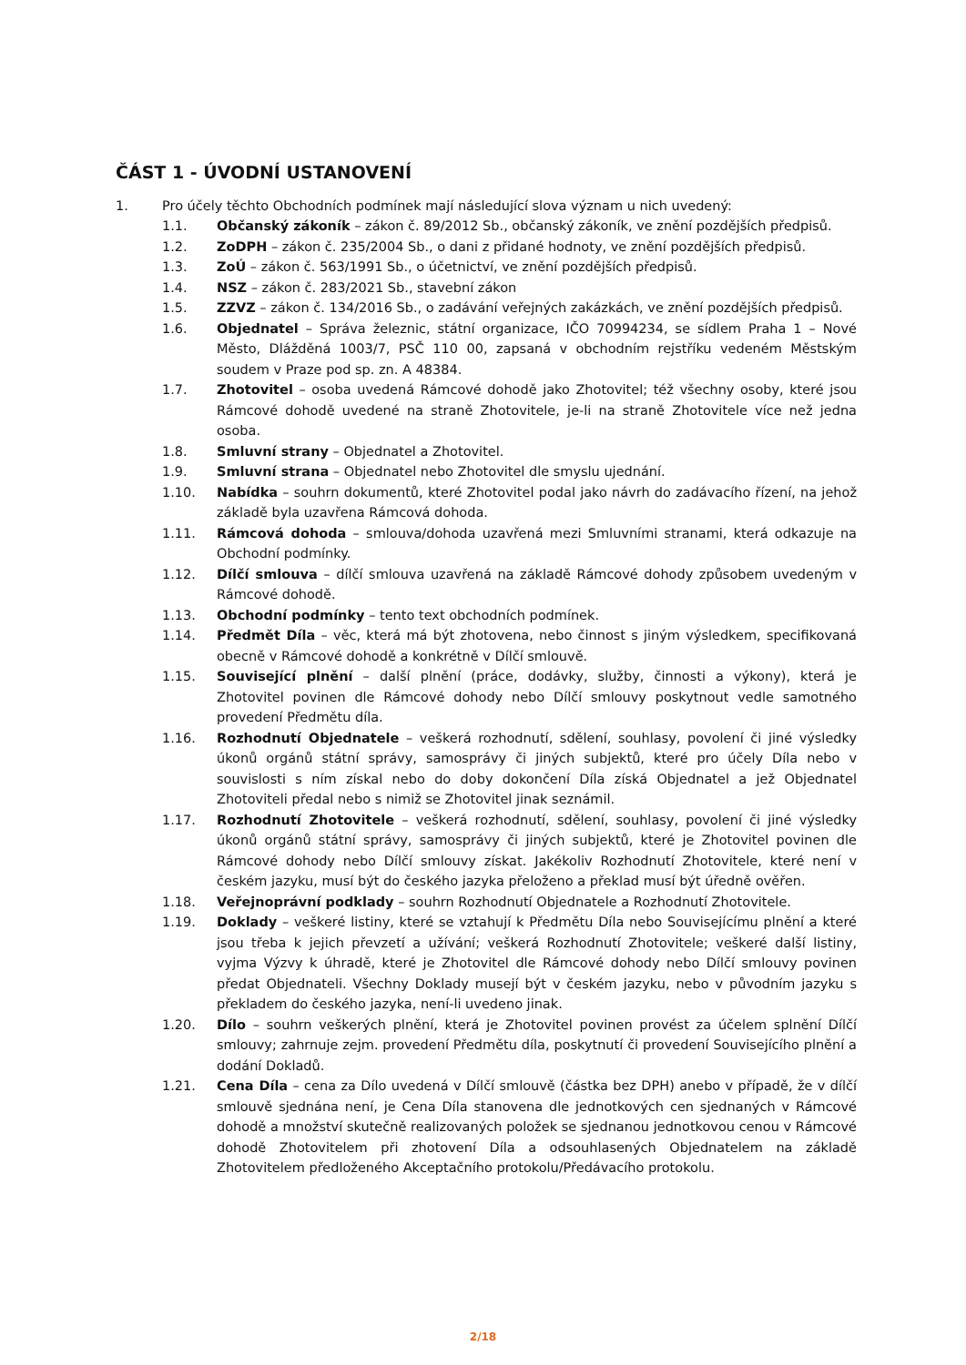ČÁST 1 - ÚVODNÍ USTANOVENÍ
1. Pro účely těchto Obchodních podmínek mají následující slova význam u nich uvedený:
1.1. Občanský zákoník – zákon č. 89/2012 Sb., občanský zákoník, ve znění pozdějších předpisů.
1.2. ZoDPH – zákon č. 235/2004 Sb., o dani z přidané hodnoty, ve znění pozdějších předpisů.
1.3. ZoÚ – zákon č. 563/1991 Sb., o účetnictví, ve znění pozdějších předpisů.
1.4. NSZ – zákon č. 283/2021 Sb., stavební zákon
1.5. ZZVZ – zákon č. 134/2016 Sb., o zadávání veřejných zakázkách, ve znění pozdějších předpisů.
1.6. Objednatel – Správa železnic, státní organizace, IČO 70994234, se sídlem Praha 1 – Nové Město, Dlážděná 1003/7, PSČ 110 00, zapsaná v obchodním rejstříku vedeném Městským soudem v Praze pod sp. zn. A 48384.
1.7. Zhotovitel – osoba uvedená Rámcové dohodě jako Zhotovitel; též všechny osoby, které jsou Rámcové dohodě uvedené na straně Zhotovitele, je-li na straně Zhotovitele více než jedna osoba.
1.8. Smluvní strany – Objednatel a Zhotovitel.
1.9. Smluvní strana – Objednatel nebo Zhotovitel dle smyslu ujednání.
1.10. Nabídka – souhrn dokumentů, které Zhotovitel podal jako návrh do zadávacího řízení, na jehož základě byla uzavřena Rámcová dohoda.
1.11. Rámcová dohoda – smlouva/dohoda uzavřená mezi Smluvními stranami, která odkazuje na Obchodní podmínky.
1.12. Dílčí smlouva – dílčí smlouva uzavřená na základě Rámcové dohody způsobem uvedeným v Rámcové dohodě.
1.13. Obchodní podmínky – tento text obchodních podmínek.
1.14. Předmět Díla – věc, která má být zhotovena, nebo činnost s jiným výsledkem, specifikovaná obecně v Rámcové dohodě a konkrétně v Dílčí smlouvě.
1.15. Související plnění – další plnění (práce, dodávky, služby, činnosti a výkony), která je Zhotovitel povinen dle Rámcové dohody nebo Dílčí smlouvy poskytnout vedle samotného provedení Předmětu díla.
1.16. Rozhodnutí Objednatele – veškerá rozhodnutí, sdělení, souhlasy, povolení či jiné výsledky úkonů orgánů státní správy, samosprávy či jiných subjektů, které pro účely Díla nebo v souvislosti s ním získal nebo do doby dokončení Díla získá Objednatel a jež Objednatel Zhotoviteli předal nebo s nimiž se Zhotovitel jinak seznámil.
1.17. Rozhodnutí Zhotovitele – veškerá rozhodnutí, sdělení, souhlasy, povolení či jiné výsledky úkonů orgánů státní správy, samosprávy či jiných subjektů, které je Zhotovitel povinen dle Rámcové dohody nebo Dílčí smlouvy získat. Jakékoliv Rozhodnutí Zhotovitele, které není v českém jazyku, musí být do českého jazyka přeloženo a překlad musí být úředně ověřen.
1.18. Veřejnoprávní podklady – souhrn Rozhodnutí Objednatele a Rozhodnutí Zhotovitele.
1.19. Doklady – veškeré listiny, které se vztahují k Předmětu Díla nebo Souvisejícímu plnění a které jsou třeba k jejich převzetí a užívání; veškerá Rozhodnutí Zhotovitele; veškeré další listiny, vyjma Výzvy k úhradě, které je Zhotovitel dle Rámcové dohody nebo Dílčí smlouvy povinen předat Objednateli. Všechny Doklady musejí být v českém jazyku, nebo v původním jazyku s překladem do českého jazyka, není-li uvedeno jinak.
1.20. Dílo – souhrn veškerých plnění, která je Zhotovitel povinen provést za účelem splnění Dílčí smlouvy; zahrnuje zejm. provedení Předmětu díla, poskytnutí či provedení Souvisejícího plnění a dodání Dokladů.
1.21. Cena Díla – cena za Dílo uvedená v Dílčí smlouvě (částka bez DPH) anebo v případě, že v dílčí smlouvě sjednána není, je Cena Díla stanovena dle jednotkových cen sjednaných v Rámcové dohodě a množství skutečně realizovaných položek se sjednanou jednotkovou cenou v Rámcové dohodě Zhotovitelem při zhotovení Díla a odsouhlasených Objednatelem na základě Zhotovitelem předloženého Akceptačního protokolu/Předávacího protokolu.
2/18